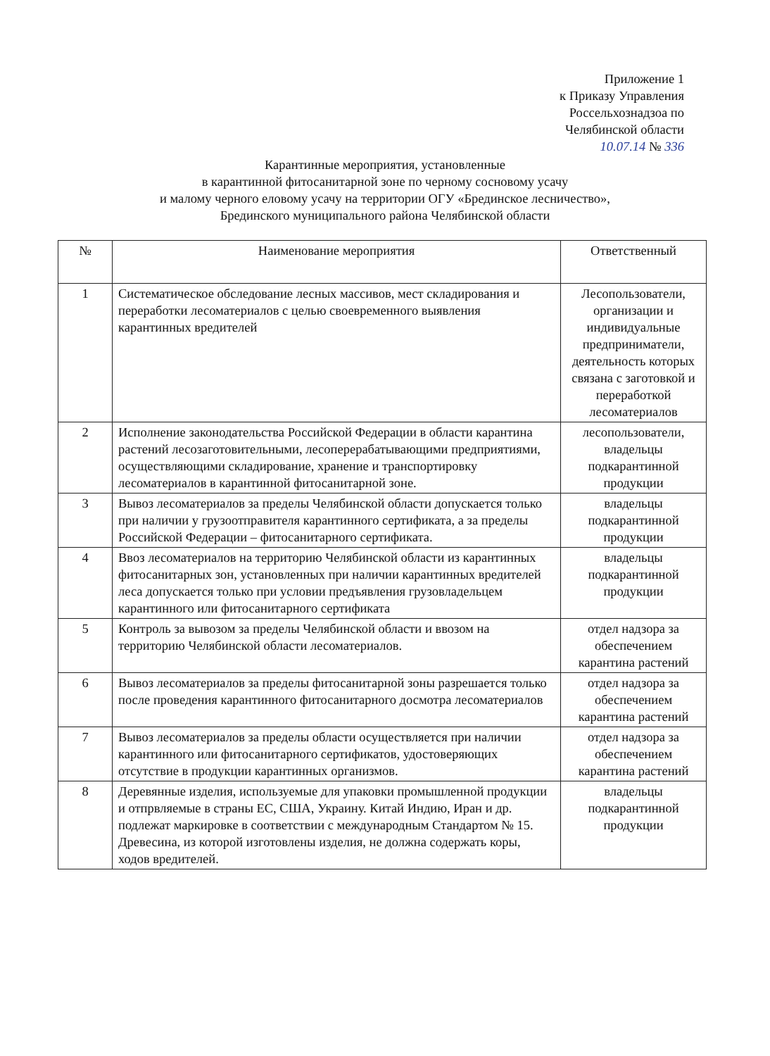Приложение 1
к Приказу Управления
Россельхознадзоа по
Челябинской области
10.07.14 № 336
Карантинные мероприятия, установленные
в карантинной фитосанитарной зоне по черному сосновому усачу
и малому черного еловому усачу на территории ОГУ «Брединское лесничество»,
Брединского муниципального района Челябинской области
| № | Наименование мероприятия | Ответственный |
| --- | --- | --- |
| 1 | Систематическое обследование лесных массивов, мест складирования и переработки лесоматериалов с целью своевременного выявления карантинных вредителей | Лесопользователи, организации и индивидуальные предприниматели, деятельность которых связана с заготовкой и переработкой лесоматериалов |
| 2 | Исполнение законодательства Российской Федерации в области карантина растений лесозаготовительными, лесоперерабатывающими предприятиями, осуществляющими складирование, хранение и транспортировку лесоматериалов в карантинной фитосанитарной зоне. | лесопользователи, владельцы подкарантинной продукции |
| 3 | Вывоз лесоматериалов за пределы Челябинской области допускается только при наличии у грузоотправителя карантинного сертификата, а за пределы Российской Федерации – фитосанитарного сертификата. | владельцы подкарантинной продукции |
| 4 | Ввоз лесоматериалов на территорию Челябинской области из карантинных фитосанитарных зон, установленных при наличии карантинных вредителей леса допускается только при условии предъявления грузовладельцем карантинного или фитосанитарного сертификата | владельцы подкарантинной продукции |
| 5 | Контроль за вывозом за пределы Челябинской области и ввозом на территорию Челябинской области лесоматериалов. | отдел надзора за обеспечением карантина растений |
| 6 | Вывоз лесоматериалов за пределы фитосанитарной зоны разрешается только после проведения карантинного фитосанитарного досмотра лесоматериалов | отдел надзора за обеспечением карантина растений |
| 7 | Вывоз лесоматериалов за пределы области осуществляется при наличии карантинного или фитосанитарного сертификатов, удостоверяющих отсутствие в продукции карантинных организмов. | отдел надзора за обеспечением карантина растений |
| 8 | Деревянные изделия, используемые для упаковки промышленной продукции и отпрвляемые в страны ЕС, США, Украину. Китай Индию, Иран и др. подлежат маркировке в соответствии с международным Стандартом № 15. Древесина, из которой изготовлены изделия, не должна содержать коры, ходов вредителей. | владельцы подкарантинной продукции |